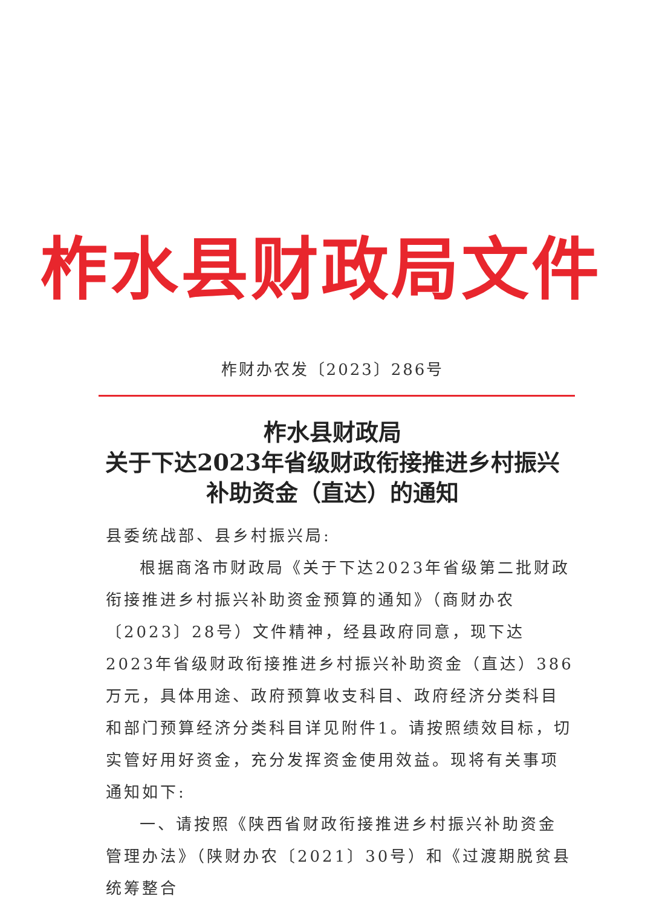柞水县财政局文件
柞财办农发〔2023〕286号
柞水县财政局
关于下达2023年省级财政衔接推进乡村振兴
补助资金（直达）的通知
县委统战部、县乡村振兴局:
根据商洛市财政局《关于下达2023年省级第二批财政衔接推进乡村振兴补助资金预算的通知》（商财办农〔2023〕28号）文件精神，经县政府同意，现下达2023年省级财政衔接推进乡村振兴补助资金（直达）386万元，具体用途、政府预算收支科目、政府经济分类科目和部门预算经济分类科目详见附件1。请按照绩效目标，切实管好用好资金，充分发挥资金使用效益。现将有关事项通知如下:
一、请按照《陕西省财政衔接推进乡村振兴补助资金管理办法》（陕财办农〔2021〕30号）和《过渡期脱贫县统筹整合